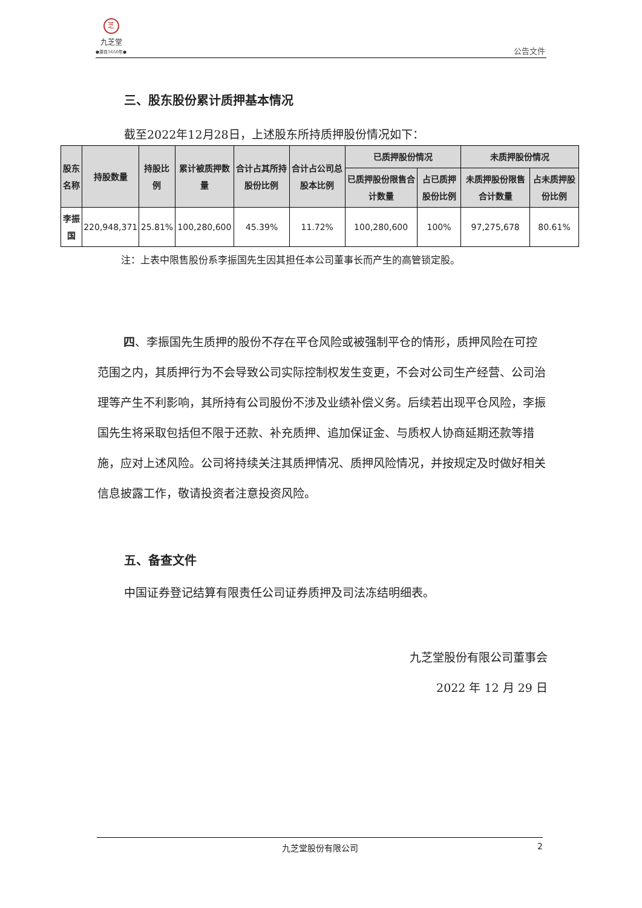芝
九芝堂
●源自1650年●
公告文件
三、股东股份累计质押基本情况
截至2022年12月28日，上述股东所持质押股份情况如下：
| 股东名称 | 持股数量 | 持股比例 | 累计被质押数量 | 合计占其所持股份比例 | 合计占公司总股本比例 | 已质押股份情况 | | 未质押股份情况 | |
| --- | --- | --- | --- | --- | --- | --- | --- | --- | --- |
| | | | | | | 已质押股份限售合计数量 | 占已质押股份比例 | 未质押股份限售合计数量 | 占未质押股份比例 |
| 李振国 | 220,948,371 | 25.81% | 100,280,600 | 45.39% | 11.72% | 100,280,600 | 100% | 97,275,678 | 80.61% |
注：上表中限售股份系李振国先生因其担任本公司董事长而产生的高管锁定股。
四、李振国先生质押的股份不存在平仓风险或被强制平仓的情形，质押风险在可控范围之内，其质押行为不会导致公司实际控制权发生变更，不会对公司生产经营、公司治理等产生不利影响，其所持有公司股份不涉及业绩补偿义务。后续若出现平仓风险，李振国先生将采取包括但不限于还款、补充质押、追加保证金、与质权人协商延期还款等措施，应对上述风险。公司将持续关注其质押情况、质押风险情况，并按规定及时做好相关信息披露工作，敬请投资者注意投资风险。
五、备查文件
中国证券登记结算有限责任公司证券质押及司法冻结明细表。
九芝堂股份有限公司董事会
2022 年 12 月 29 日
九芝堂股份有限公司 2